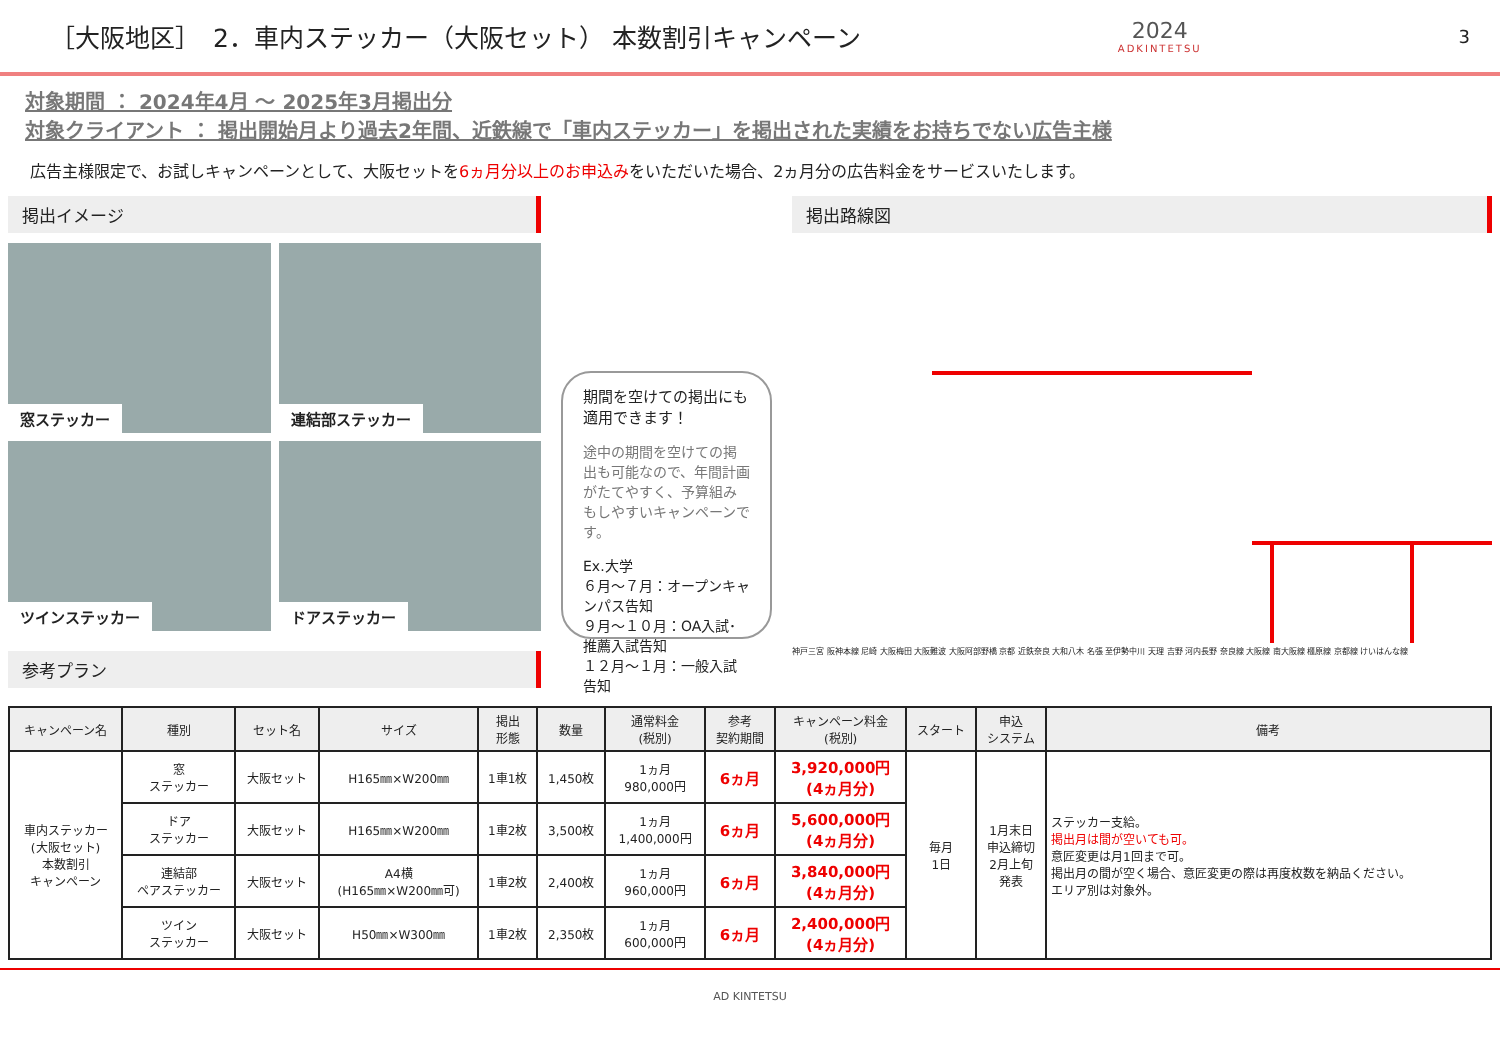［大阪地区］　2．車内ステッカー（大阪セット） 本数割引キャンペーン
2024
ADKINTETSU
3
対象期間 ： 2024年4月 ～ 2025年3月掲出分
対象クライアント ： 掲出開始月より過去2年間、近鉄線で「車内ステッカー」を掲出された実績をお持ちでない広告主様
広告主様限定で、お試しキャンペーンとして、大阪セットを6ヵ月分以上のお申込みをいただいた場合、2ヵ月分の広告料金をサービスいたします。
掲出イメージ
窓ステッカー
連結部ステッカー
ツインステッカー
ドアステッカー
参考プラン
期間を空けての掲出にも適用できます！
途中の期間を空けての掲出も可能なので、年間計画がたてやすく、予算組みもしやすいキャンペーンです。
Ex.大学
６月～７月：オープンキャンパス告知
９月～１０月：OA入試･推薦入試告知
１２月～１月：一般入試告知
掲出路線図
神戸三宮 阪神本線 尼崎 大阪梅田 大阪難波 大阪阿部野橋 京都 近鉄奈良 大和八木 名張 至伊勢中川 天理 吉野 河内長野 奈良線 大阪線 南大阪線 橿原線 京都線 けいはんな線
| キャンペーン名 | 種別 | セット名 | サイズ | 掲出 形態 | 数量 | 通常料金 (税別) | 参考 契約期間 | キャンペーン料金 (税別) | スタート | 申込 システム | 備考 |
| --- | --- | --- | --- | --- | --- | --- | --- | --- | --- | --- | --- |
| 車内ステッカー (大阪セット) 本数割引 キャンペーン | 窓 ステッカー | 大阪セット | H165㎜×W200㎜ | 1車1枚 | 1,450枚 | 1ヵ月 980,000円 | 6ヵ月 | 3,920,000円 (4ヵ月分) | 毎月 1日 | 1月末日 申込締切 2月上旬 発表 | ステッカー支給。 掲出月は間が空いても可。 意匠変更は月1回まで可。 掲出月の間が空く場合、意匠変更の際は再度枚数を納品ください。 エリア別は対象外。 |
| | ドア ステッカー | 大阪セット | H165㎜×W200㎜ | 1車2枚 | 3,500枚 | 1ヵ月 1,400,000円 | 6ヵ月 | 5,600,000円 (4ヵ月分) | | | |
| | 連結部 ペアステッカー | 大阪セット | A4横 (H165㎜×W200㎜可) | 1車2枚 | 2,400枚 | 1ヵ月 960,000円 | 6ヵ月 | 3,840,000円 (4ヵ月分) | | | |
| | ツイン ステッカー | 大阪セット | H50㎜×W300㎜ | 1車2枚 | 2,350枚 | 1ヵ月 600,000円 | 6ヵ月 | 2,400,000円 (4ヵ月分) | | | |
AD KINTETSU